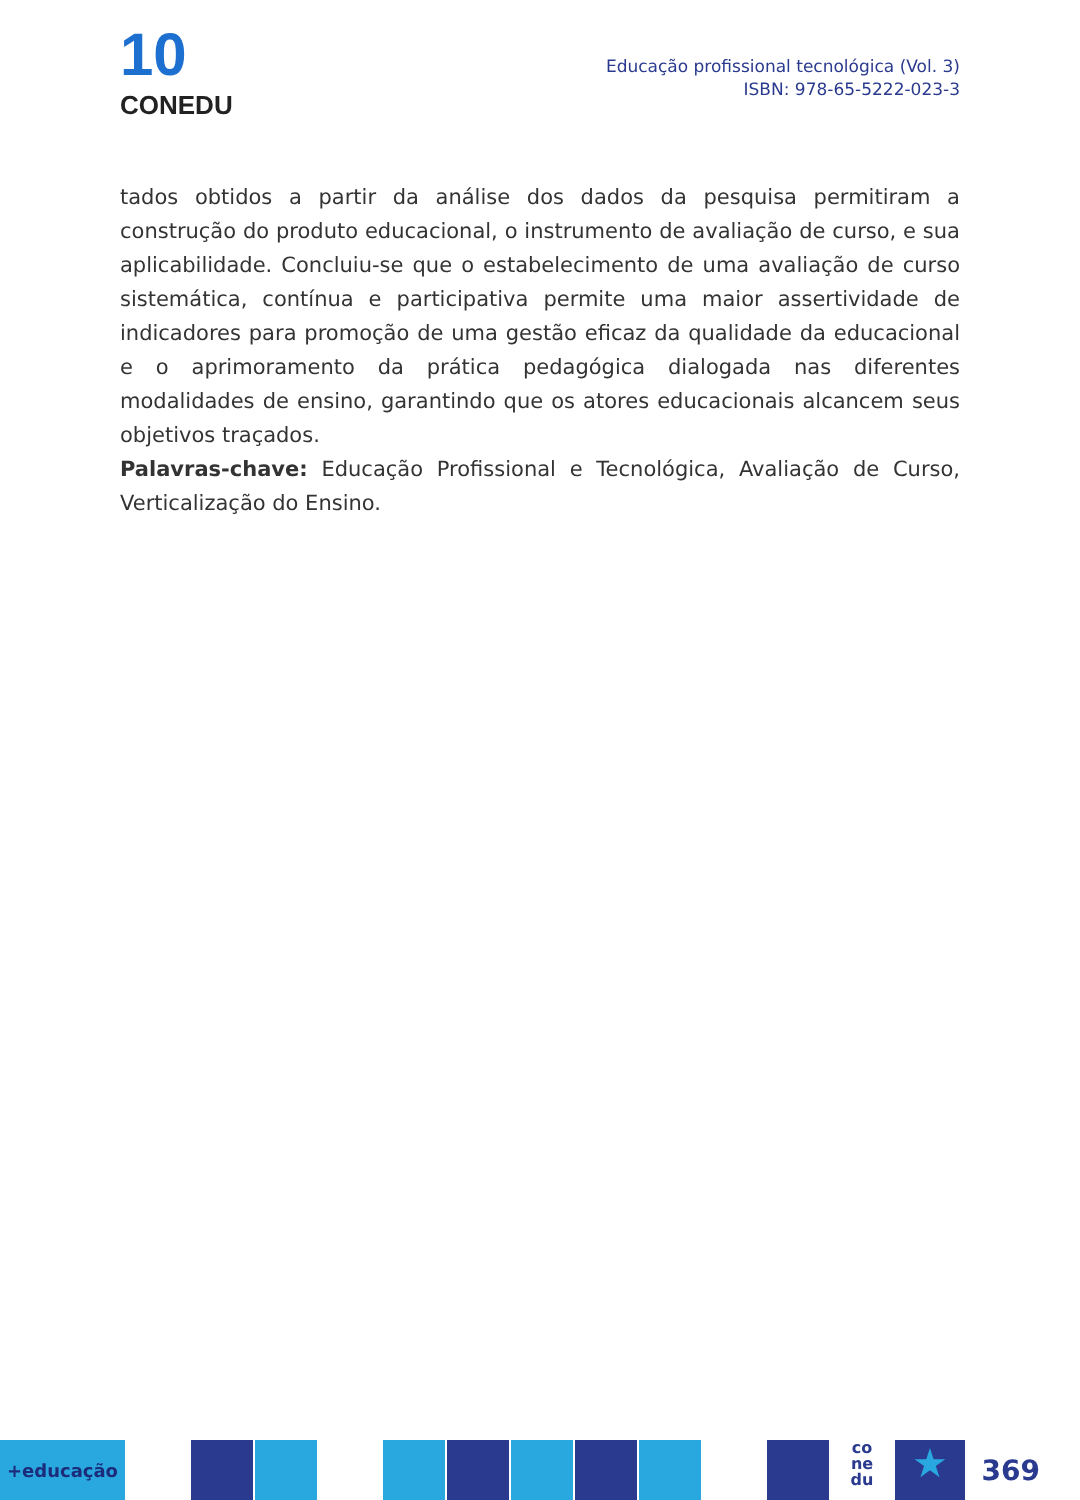10
CONEDU
Educação profissional tecnológica (Vol. 3)
ISBN: 978-65-5222-023-3
tados obtidos a partir da análise dos dados da pesquisa permitiram a construção do produto educacional, o instrumento de avaliação de curso, e sua aplicabilidade. Concluiu-se que o estabelecimento de uma avaliação de curso sistemática, contínua e participativa permite uma maior assertividade de indicadores para promoção de uma gestão eficaz da qualidade da educacional e o aprimoramento da prática pedagógica dialogada nas diferentes modalidades de ensino, garantindo que os atores educacionais alcancem seus objetivos traçados.
Palavras-chave: Educação Profissional e Tecnológica, Avaliação de Curso, Verticalização do Ensino.
+educação
co
ne
du
★
369